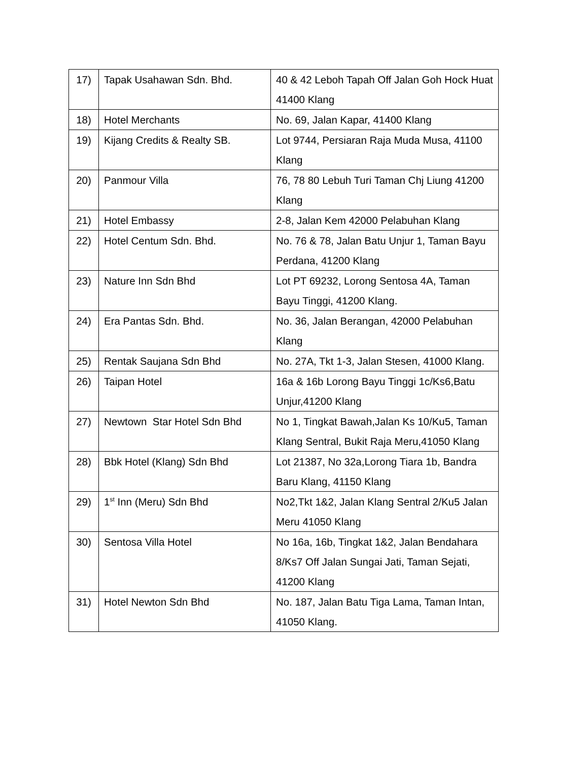| 17) | Tapak Usahawan Sdn. Bhd. | 40 & 42 Leboh Tapah Off Jalan Goh Hock Huat 41400 Klang |
| 18) | Hotel Merchants | No. 69, Jalan Kapar, 41400 Klang |
| 19) | Kijang Credits & Realty SB. | Lot 9744, Persiaran Raja Muda Musa, 41100 Klang |
| 20) | Panmour Villa | 76, 78 80 Lebuh Turi Taman Chj Liung 41200 Klang |
| 21) | Hotel Embassy | 2-8, Jalan Kem 42000 Pelabuhan Klang |
| 22) | Hotel Centum Sdn. Bhd. | No. 76 & 78, Jalan Batu Unjur 1, Taman Bayu Perdana, 41200 Klang |
| 23) | Nature Inn Sdn Bhd | Lot PT 69232, Lorong Sentosa 4A, Taman Bayu Tinggi, 41200 Klang. |
| 24) | Era Pantas Sdn. Bhd. | No. 36, Jalan Berangan, 42000 Pelabuhan Klang |
| 25) | Rentak Saujana Sdn Bhd | No. 27A, Tkt 1-3, Jalan Stesen, 41000 Klang. |
| 26) | Taipan Hotel | 16a & 16b Lorong Bayu Tinggi 1c/Ks6,Batu Unjur,41200 Klang |
| 27) | Newtown Star Hotel Sdn Bhd | No 1, Tingkat Bawah,Jalan Ks 10/Ku5, Taman Klang Sentral, Bukit Raja Meru,41050 Klang |
| 28) | Bbk Hotel (Klang) Sdn Bhd | Lot 21387, No 32a,Lorong Tiara 1b, Bandra Baru Klang, 41150 Klang |
| 29) | 1<sup>st</sup> Inn (Meru) Sdn Bhd | No2,Tkt 1&2, Jalan Klang Sentral 2/Ku5 Jalan Meru 41050 Klang |
| 30) | Sentosa Villa Hotel | No 16a, 16b, Tingkat 1&2, Jalan Bendahara 8/Ks7 Off Jalan Sungai Jati, Taman Sejati, 41200 Klang |
| 31) | Hotel Newton Sdn Bhd | No. 187, Jalan Batu Tiga Lama, Taman Intan, 41050 Klang. |